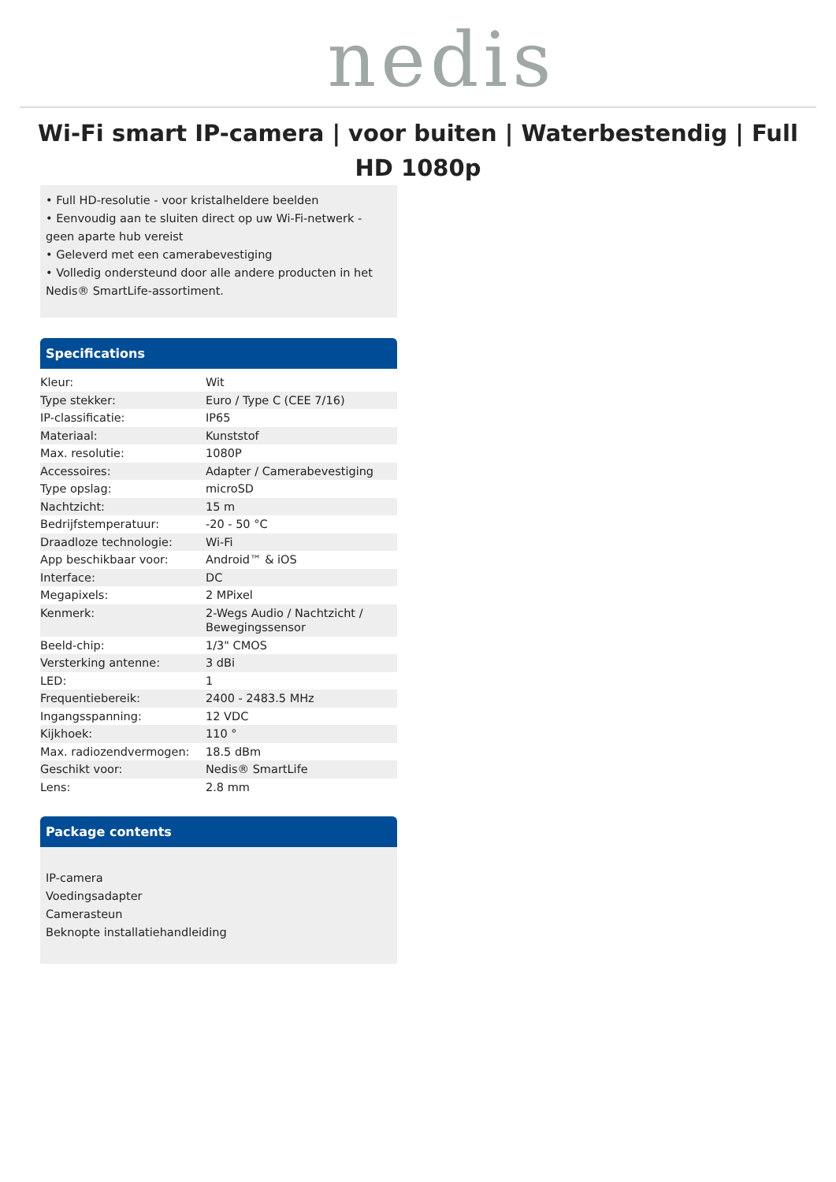nedis
Wi-Fi smart IP-camera | voor buiten | Waterbestendig | Full HD 1080p
• Full HD-resolutie - voor kristalheldere beelden
• Eenvoudig aan te sluiten direct op uw Wi-Fi-netwerk - geen aparte hub vereist
• Geleverd met een camerabevestiging
• Volledig ondersteund door alle andere producten in het Nedis® SmartLife-assortiment.
Specifications
| Kleur: | Wit |
| Type stekker: | Euro / Type C (CEE 7/16) |
| IP-classificatie: | IP65 |
| Materiaal: | Kunststof |
| Max. resolutie: | 1080P |
| Accessoires: | Adapter / Camerabevestiging |
| Type opslag: | microSD |
| Nachtzicht: | 15 m |
| Bedrijfstemperatuur: | -20 - 50 °C |
| Draadloze technologie: | Wi-Fi |
| App beschikbaar voor: | Android™ & iOS |
| Interface: | DC |
| Megapixels: | 2 MPixel |
| Kenmerk: | 2-Wegs Audio / Nachtzicht / Bewegingssensor |
| Beeld-chip: | 1/3" CMOS |
| Versterking antenne: | 3 dBi |
| LED: | 1 |
| Frequentiebereik: | 2400 - 2483.5 MHz |
| Ingangsspanning: | 12 VDC |
| Kijkhoek: | 110 ° |
| Max. radiozendvermogen: | 18.5 dBm |
| Geschikt voor: | Nedis® SmartLife |
| Lens: | 2.8 mm |
Package contents
IP-camera
Voedingsadapter
Camerasteun
Beknopte installatiehandleiding